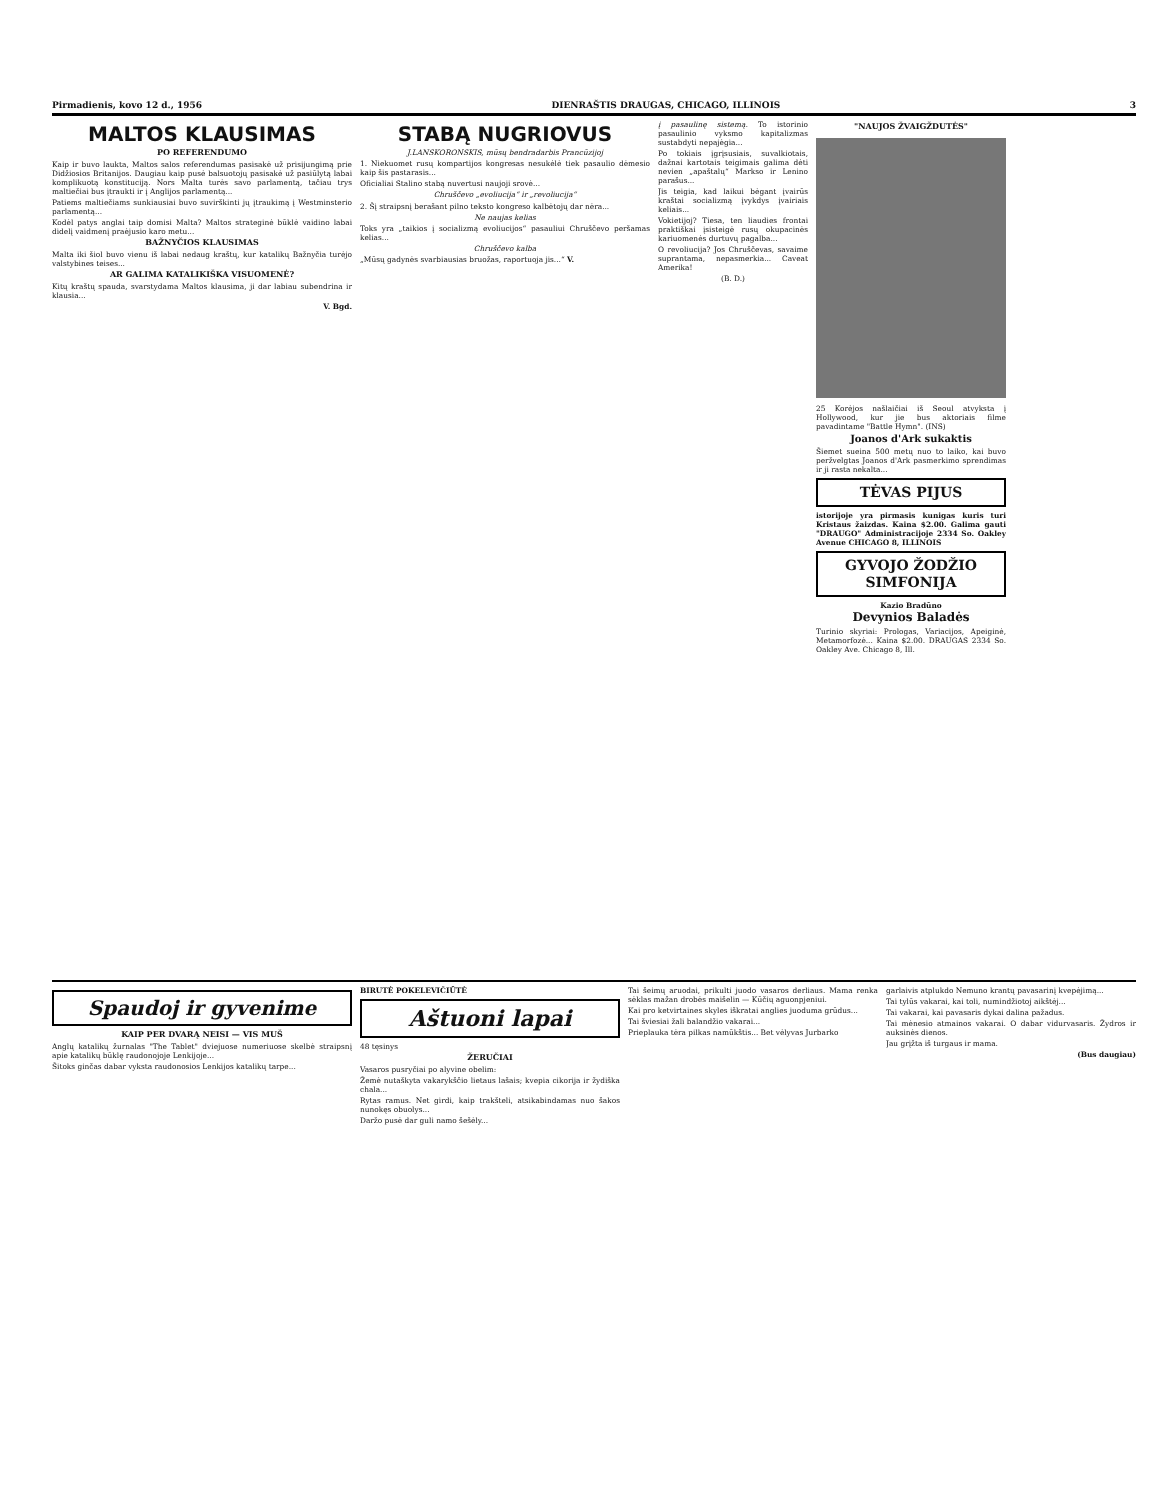Pirmadienis, kovo 12 d., 1956 DIENRAŠTIS DRAUGAS, CHICAGO, ILLINOIS 3
MALTOS KLAUSIMAS
PO REFERENDUMO
Kaip ir buvo laukta, Maltos salos referendumas pasisakė už prisijungimą prie Didžiosios Britanijos. Daugiau kaip pusė balsuotojų pasisakė už pasiūlytą labai komplikuotą konstituciją. Nors Malta turės savo parlamentą, tačiau trys maltiečiai bus įtraukti ir į Anglijos parlamentą...
Patiems maltiečiams sunkiausiai buvo suvirškinti jų įtraukimą į Westminsterio parlamentą...
Kodėl patys anglai taip domisi Malta? Maltos strateginė būklė vaidino labai didelį vaidmenį praėjusio karo metu...
BAŽNYČIOS KLAUSIMAS
Malta iki šiol buvo vienu iš labai nedaug kraštų, kur katalikų Bažnyčia turėjo valstybines teises...
AR GALIMA KATALIKIŠKA VISUOMENĖ?
Kitų kraštų spauda, svarstydama Maltos klausima, ji dar labiau subendrina ir klausia...
V. Bgd.
STABĄ NUGRIOVUS
J.LANSKORONSKIS, mūsų bendradarbis Prancūzijoj
1. Niekuomet rusų kompartijos kongresas nesukėlė tiek pasaulio dėmesio kaip šis pastarasis...
Oficialiai Stalino stabą nuvertusi naujoji srovė...
Chruščevo „evoliucija“ ir „revoliucija“
2. Šį straipsnį berašant pilno teksto kongreso kalbėtojų dar nėra...
Ne naujas kelias
Toks yra „taikios į socializmą evoliucijos“ pasauliui Chruščevo peršamas kelias...
Chruščevo kalba
„Mūsų gadynės svarbiausias bruožas, raportuoja jis...“ V.
į pasaulinę sistemą. To istorinio pasaulinio vyksmo kapitalizmas sustabdyti nepajėgia...
Po tokiais įgrįsusiais, suvalkiotais, dažnai kartotais teigimais galima dėti nevien „apaštalų“ Markso ir Lenino parašus...
Jis teigia, kad laikui bėgant įvairūs kraštai socializmą įvykdys įvairiais keliais...
Vokietijoj? Tiesa, ten liaudies frontai praktiškai įsisteigė rusų okupacinės kariuomenės durtuvų pagalba...
O revoliucija? Jos Chruščevas, savaime suprantama, nepasmerkia... Caveat Amerika!
(B. D.)
"NAUJOS ŽVAIGŽDUTĖS"
25 Korėjos našlaičiai iš Seoul atvyksta į Hollywood, kur jie bus aktoriais filme pavadintame "Battle Hymn". (INS)
Joanos d'Ark sukaktis
Šiemet sueina 500 metų nuo to laiko, kai buvo peržvelgtas Joanos d'Ark pasmerkimo sprendimas ir ji rasta nekalta...
TĖVAS PIJUS
istorijoje yra pirmasis kunigas kuris turi Kristaus žaizdas. Kaina $2.00. Galima gauti "DRAUGO" Administracijoje 2334 So. Oakley Avenue CHICAGO 8, ILLINOIS
GYVOJO ŽODŽIO SIMFONIJA
Kazio Bradūno
Devynios Baladės
Turinio skyriai: Prologas, Variacijos, Apeiginė, Metamorfozė... Kaina $2.00. DRAUGAS 2334 So. Oakley Ave. Chicago 8, Ill.
Spaudoj ir gyvenime
KAIP PER DVARĄ NEISI — VIS MUŠ
Anglų katalikų žurnalas "The Tablet" dviejuose numeriuose skelbė straipsnį apie katalikų būklę raudonojoje Lenkijoje...
Šitoks ginčas dabar vyksta raudonosios Lenkijos katalikų tarpe...
BIRUTĖ POKELEVIČIŪTĖ
Aštuoni lapai
48 tęsinys
ŽERUČIAI
Vasaros pusryčiai po alyvine obelim:
Žemė nutaškyta vakarykščio lietaus lašais; kvepia cikorija ir žydiška chala...
Rytas ramus. Net girdi, kaip trakšteli, atsikabindamas nuo šakos nunokęs obuolys...
Daržo pusė dar guli namo šešėly...
Tai šeimų aruodai, prikulti juodo vasaros derliaus. Mama renka sėklas mažan drobės maišelin — Kūčių aguonpjeniui.
Kai pro ketvirtaines skyles iškratai anglies juoduma grūdus...
Tai šviesiai žali balandžio vakarai...
Prieplauka tėra pilkas namūkštis... Bet vėlyvas Jurbarko
garlaivis atplukdo Nemuno krantų pavasarinį kvepėjimą...
Tai tylūs vakarai, kai toli, numindžiotoj aikštėj...
Tai vakarai, kai pavasaris dykai dalina pažadus.
Tai mėnesio atmainos vakarai. O dabar vidurvasaris. Žydros ir auksinės dienos.
Jau grįžta iš turgaus ir mama.
(Bus daugiau)